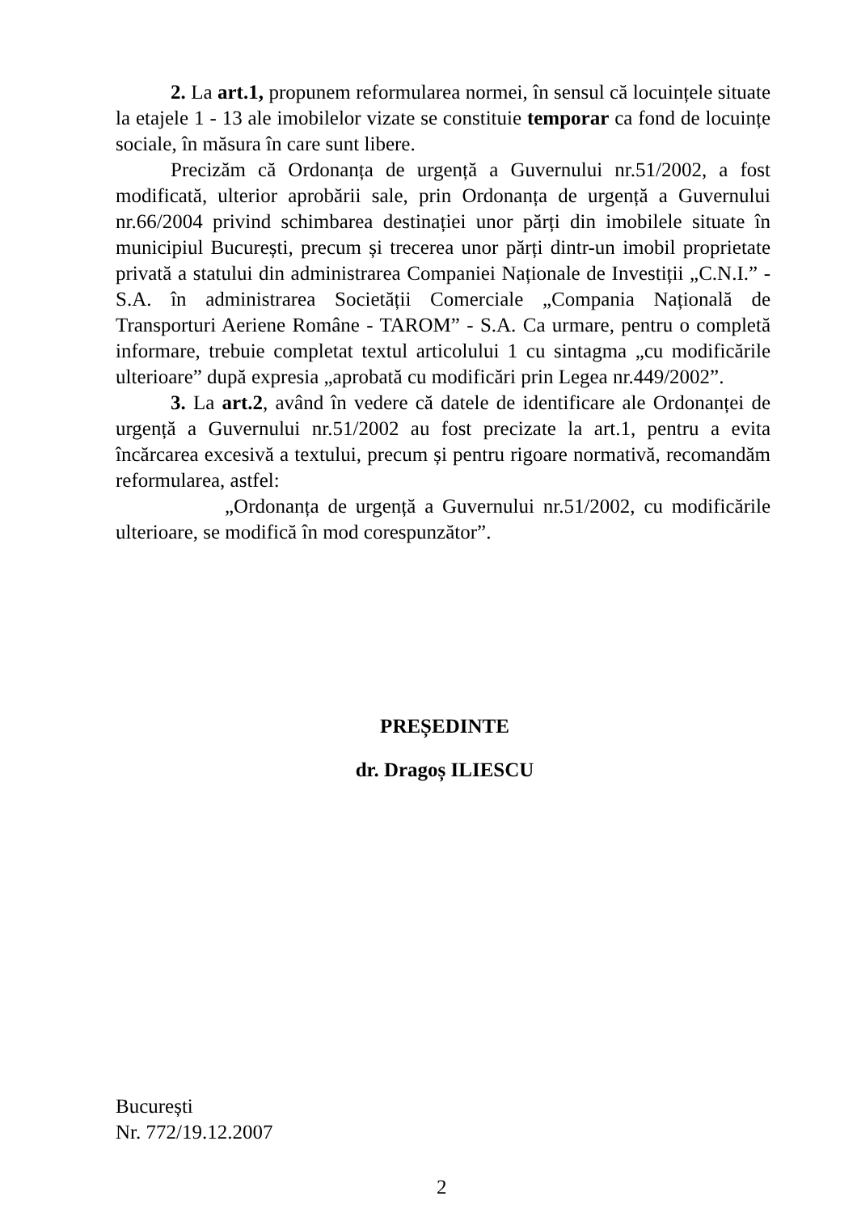2. La art.1, propunem reformularea normei, în sensul că locuințele situate la etajele 1 - 13 ale imobilelor vizate se constituie temporar ca fond de locuințe sociale, în măsura în care sunt libere.
Precizăm că Ordonanța de urgență a Guvernului nr.51/2002, a fost modificată, ulterior aprobării sale, prin Ordonanța de urgență a Guvernului nr.66/2004 privind schimbarea destinației unor părți din imobilele situate în municipiul București, precum și trecerea unor părți dintr-un imobil proprietate privată a statului din administrarea Companiei Naționale de Investiții „C.N.I.” - S.A. în administrarea Societății Comerciale „Compania Națională de Transporturi Aeriene Române - TAROM” - S.A. Ca urmare, pentru o completă informare, trebuie completat textul articolului 1 cu sintagma „cu modificările ulterioare” după expresia „aprobată cu modificări prin Legea nr.449/2002”.
3. La art.2, având în vedere că datele de identificare ale Ordonanței de urgență a Guvernului nr.51/2002 au fost precizate la art.1, pentru a evita încărcarea excesivă a textului, precum și pentru rigoare normativă, recomandăm reformularea, astfel:
„Ordonanța de urgență a Guvernului nr.51/2002, cu modificările ulterioare, se modifică în mod corespunzător”.
PREȘEDINTE
dr. Dragoș ILIESCU
București
Nr. 772/19.12.2007
2